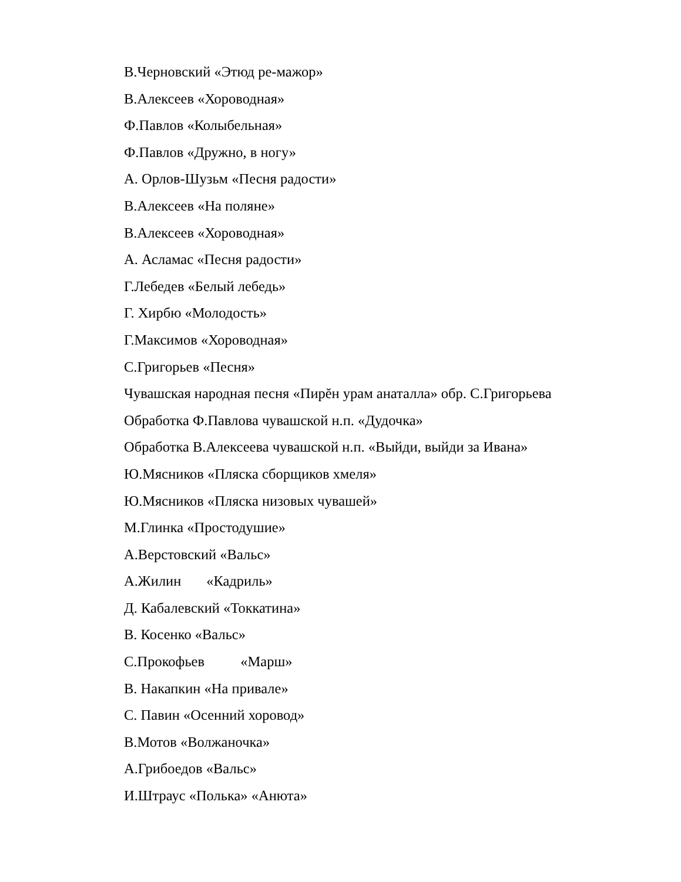В.Черновский «Этюд ре-мажор»
В.Алексеев «Хороводная»
Ф.Павлов «Колыбельная»
Ф.Павлов «Дружно, в ногу»
А. Орлов-Шузьм «Песня радости»
В.Алексеев «На поляне»
В.Алексеев «Хороводная»
А. Асламас «Песня радости»
Г.Лебедев «Белый лебедь»
Г. Хирбю «Молодость»
Г.Максимов «Хороводная»
С.Григорьев «Песня»
Чувашская народная песня «Пирĕн урам анаталла» обр. С.Григорьева
Обработка Ф.Павлова чувашской н.п. «Дудочка»
Обработка В.Алексеева чувашской н.п. «Выйди, выйди за Ивана»
Ю.Мясников «Пляска сборщиков хмеля»
Ю.Мясников «Пляска низовых чувашей»
М.Глинка «Простодушие»
А.Верстовский «Вальс»
А.Жилин «Кадриль»
Д. Кабалевский «Токкатина»
В. Косенко «Вальс»
С.Прокофьев «Марш»
В. Накапкин «На привале»
С. Павин «Осенний хоровод»
В.Мотов «Волжаночка»
А.Грибоедов «Вальс»
И.Штраус «Полька» «Анюта»